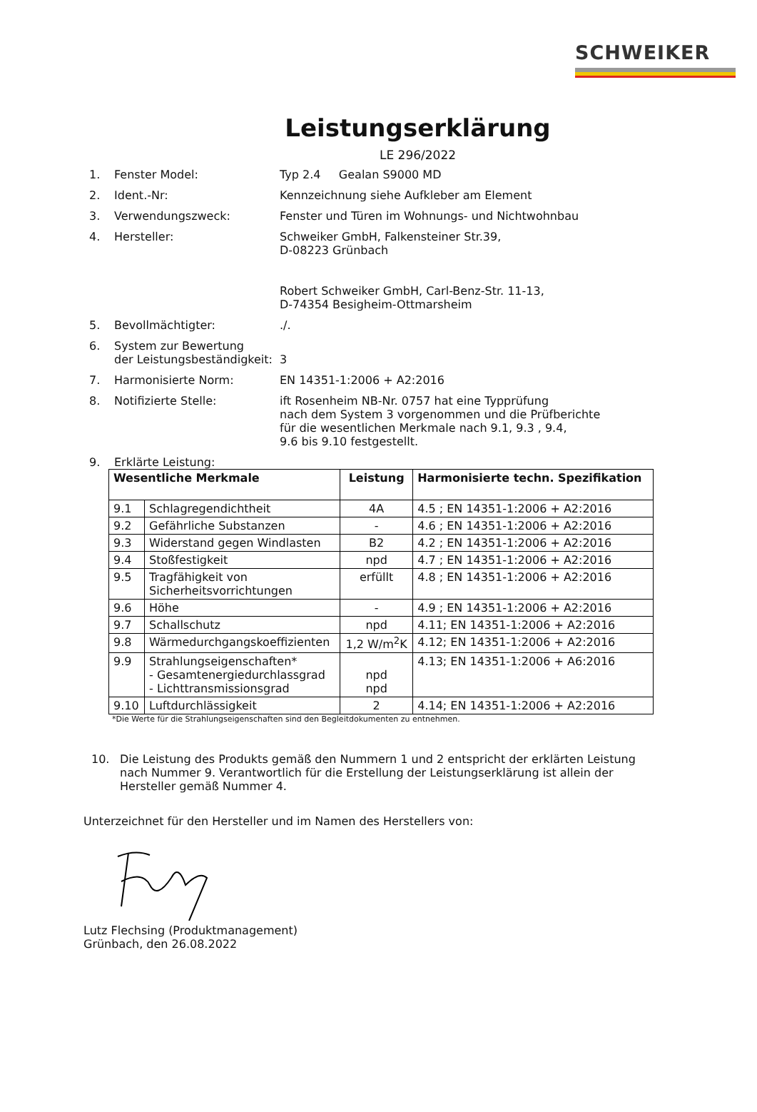SCHWEIKER
Leistungserklärung
LE 296/2022
1. Fenster Model: Typ 2.4 Gealan S9000 MD
2. Ident.-Nr: Kennzeichnung siehe Aufkleber am Element
3. Verwendungszweck: Fenster und Türen im Wohnungs- und Nichtwohnbau
4. Hersteller: Schweiker GmbH, Falkensteiner Str.39,
D-08223 Grünbach
Robert Schweiker GmbH, Carl-Benz-Str. 11-13,
D-74354 Besigheim-Ottmarsheim
5. Bevollmächtigter:./.
6. System zur Bewertung
der Leistungsbeständigkeit:
3
7. Harmonisierte Norm: EN 14351-1:2006 + A2:2016
8. Notifizierte Stelle: ift Rosenheim NB-Nr. 0757 hat eine Typprüfung
nach dem System 3 vorgenommen und die Prüfberichte
für die wesentlichen Merkmale nach 9.1, 9.3 , 9.4,
9.6 bis 9.10 festgestellt.
9. Erklärte Leistung:
| Wesentliche Merkmale | | Leistung | Harmonisierte techn. Spezifikation |
| --- | --- | --- | --- |
| 9.1 | Schlagregendichtheit | 4A | 4.5 ; EN 14351-1:2006 + A2:2016 |
| 9.2 | Gefährliche Substanzen | - | 4.6 ; EN 14351-1:2006 + A2:2016 |
| 9.3 | Widerstand gegen Windlasten | B2 | 4.2 ; EN 14351-1:2006 + A2:2016 |
| 9.4 | Stoßfestigkeit | npd | 4.7 ; EN 14351-1:2006 + A2:2016 |
| 9.5 | Tragfähigkeit von Sicherheitsvorrichtungen | erfüllt | 4.8 ; EN 14351-1:2006 + A2:2016 |
| 9.6 | Höhe | - | 4.9 ; EN 14351-1:2006 + A2:2016 |
| 9.7 | Schallschutz | npd | 4.11; EN 14351-1:2006 + A2:2016 |
| 9.8 | Wärmedurchgangskoeffizienten | 1,2 W/m<sup>2</sup>K | 4.12; EN 14351-1:2006 + A2:2016 |
| 9.9 | Strahlungseigenschaften* - Gesamtenergiedurchlassgrad - Lichttransmissionsgrad | npd npd | 4.13; EN 14351-1:2006 + A6:2016 |
| 9.10 | Luftdurchlässigkeit | 2 | 4.14; EN 14351-1:2006 + A2:2016 |
*Die Werte für die Strahlungseigenschaften sind den Begleitdokumenten zu entnehmen.
10. Die Leistung des Produkts gemäß den Nummern 1 und 2 entspricht der erklärten Leistung nach Nummer 9. Verantwortlich für die Erstellung der Leistungserklärung ist allein der Hersteller gemäß Nummer 4.
Unterzeichnet für den Hersteller und im Namen des Herstellers von:
Lutz Flechsing (Produktmanagement)
Grünbach, den 26.08.2022